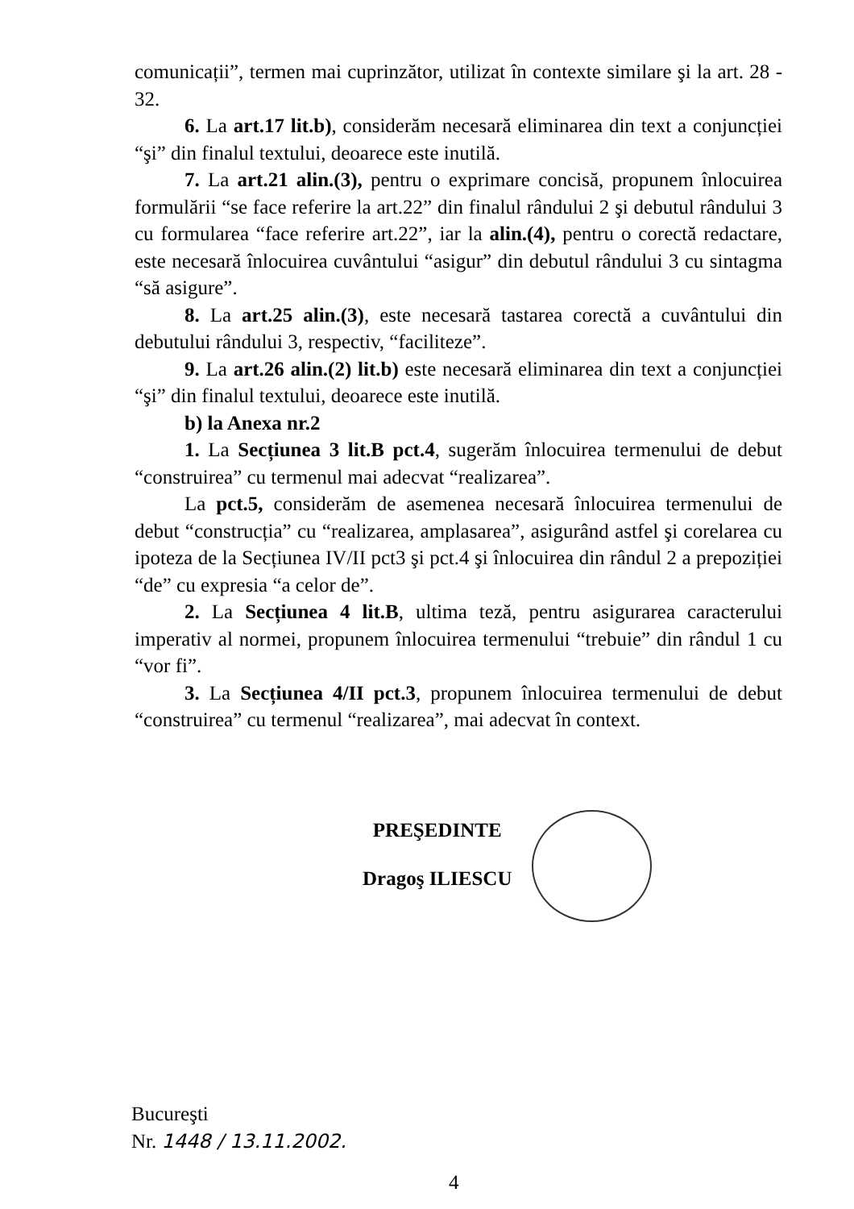comunicații”, termen mai cuprinzător, utilizat în contexte similare şi la art. 28 - 32.
6. La art.17 lit.b), considerăm necesară eliminarea din text a conjuncției “şi” din finalul textului, deoarece este inutilă.
7. La art.21 alin.(3), pentru o exprimare concisă, propunem înlocuirea formulării “se face referire la art.22” din finalul rândului 2 şi debutul rândului 3 cu formularea “face referire art.22”, iar la alin.(4), pentru o corectă redactare, este necesară înlocuirea cuvântului “asigur” din debutul rândului 3 cu sintagma “să asigure”.
8. La art.25 alin.(3), este necesară tastarea corectă a cuvântului din debutului rândului 3, respectiv, “faciliteze”.
9. La art.26 alin.(2) lit.b) este necesară eliminarea din text a conjuncției “şi” din finalul textului, deoarece este inutilă.
b) la Anexa nr.2
1. La Secțiunea 3 lit.B pct.4, sugerăm înlocuirea termenului de debut “construirea” cu termenul mai adecvat “realizarea”.
La pct.5, considerăm de asemenea necesară înlocuirea termenului de debut “construcția” cu “realizarea, amplasarea”, asigurând astfel şi corelarea cu ipoteza de la Secțiunea IV/II pct3 şi pct.4 şi înlocuirea din rândul 2 a prepoziției “de” cu expresia “a celor de”.
2. La Secțiunea 4 lit.B, ultima teză, pentru asigurarea caracterului imperativ al normei, propunem înlocuirea termenului “trebuie” din rândul 1 cu “vor fi”.
3. La Secțiunea 4/II pct.3, propunem înlocuirea termenului de debut “construirea” cu termenul “realizarea”, mai adecvat în context.
PREŞEDINTE
Dragoş ILIESCU
Bucureşti
Nr. 1448 / 13.11.2002.
4